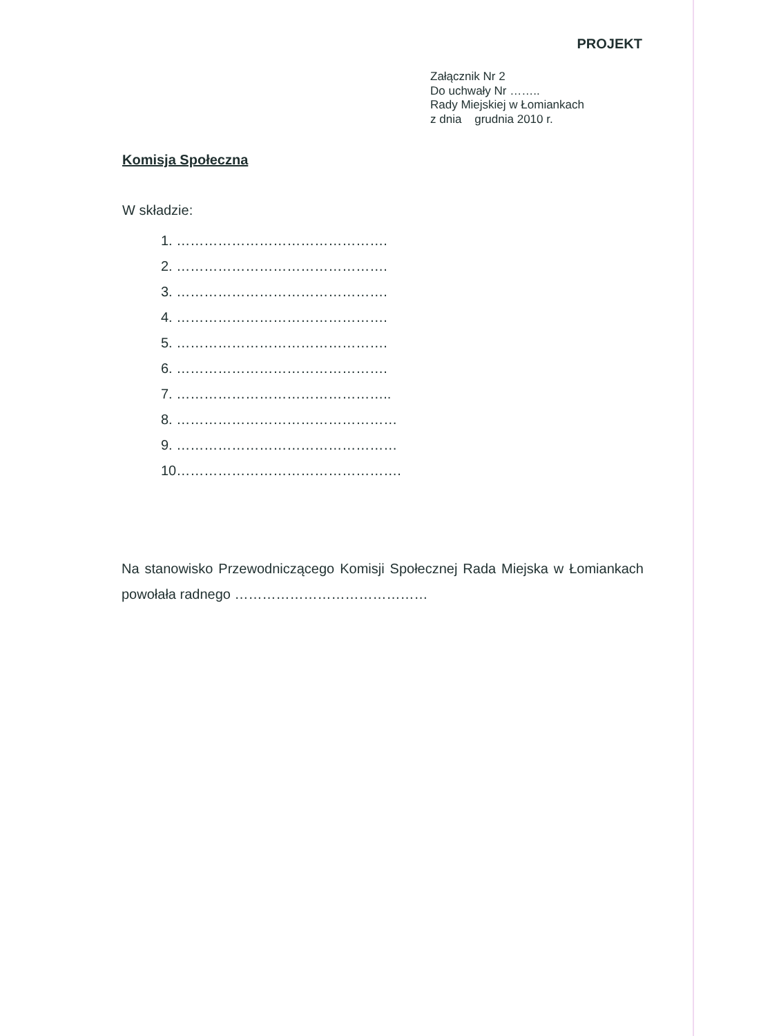PROJEKT
Załącznik Nr 2
Do uchwały Nr ……..
Rady Miejskiej w Łomiankach
z dnia grudnia 2010 r.
Komisja Społeczna
W składzie:
1. ……………………………………….
2. ……………………………………….
3. ……………………………………….
4. ……………………………………….
5. ……………………………………….
6. ……………………………………….
7. ………………………………………..
8. …………………………………………
9. …………………………………………
10………………………………………….
Na stanowisko Przewodniczącego Komisji Społecznej Rada Miejska w Łomiankach powołała radnego ……………………………………